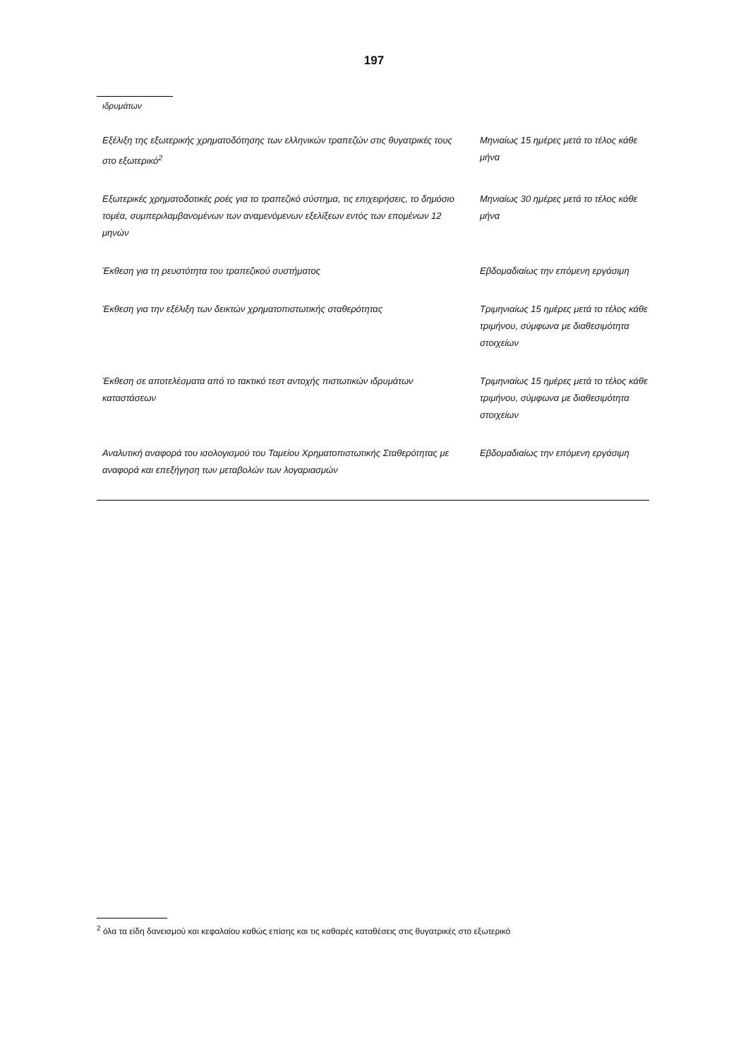197
ιδρυμάτων
| Εξέλιξη της εξωτερικής χρηματοδότησης των ελληνικών τραπεζών στις θυγατρικές τους στο εξωτερικό<sup>2</sup> | Μηνιαίως 15 ημέρες μετά το τέλος κάθε μήνα |
| Εξωτερικές χρηματοδοτικές ροές για το τραπεζικό σύστημα, τις επιχειρήσεις, το δημόσιο τομέα, συμπεριλαμβανομένων των αναμενόμενων εξελίξεων εντός των επομένων 12 μηνών | Μηνιαίως 30 ημέρες μετά το τέλος κάθε μήνα |
| Έκθεση για τη ρευστότητα του τραπεζικού συστήματος | Εβδομαδιαίως την επόμενη εργάσιμη |
| Έκθεση για την εξέλιξη των δεικτών χρηματοπιστωτικής σταθερότητας | Τριμηνιαίως 15 ημέρες μετά το τέλος κάθε τριμήνου, σύμφωνα με διαθεσιμότητα στοιχείων |
| Έκθεση σε αποτελέσματα από το τακτικό τεστ αντοχής πιστωτικών ιδρυμάτων καταστάσεων | Τριμηνιαίως 15 ημέρες μετά το τέλος κάθε τριμήνου, σύμφωνα με διαθεσιμότητα στοιχείων |
| Αναλυτική αναφορά του ισολογισμού του Ταμείου Χρηματοπιστωτικής Σταθερότητας με αναφορά και επεξήγηση των μεταβολών των λογαριασμών | Εβδομαδιαίως την επόμενη εργάσιμη |
<sup>2</sup> όλα τα είδη δανεισμού και κεφαλαίου καθώς επίσης και τις καθαρές καταθέσεις στις θυγατρικές στο εξωτερικό